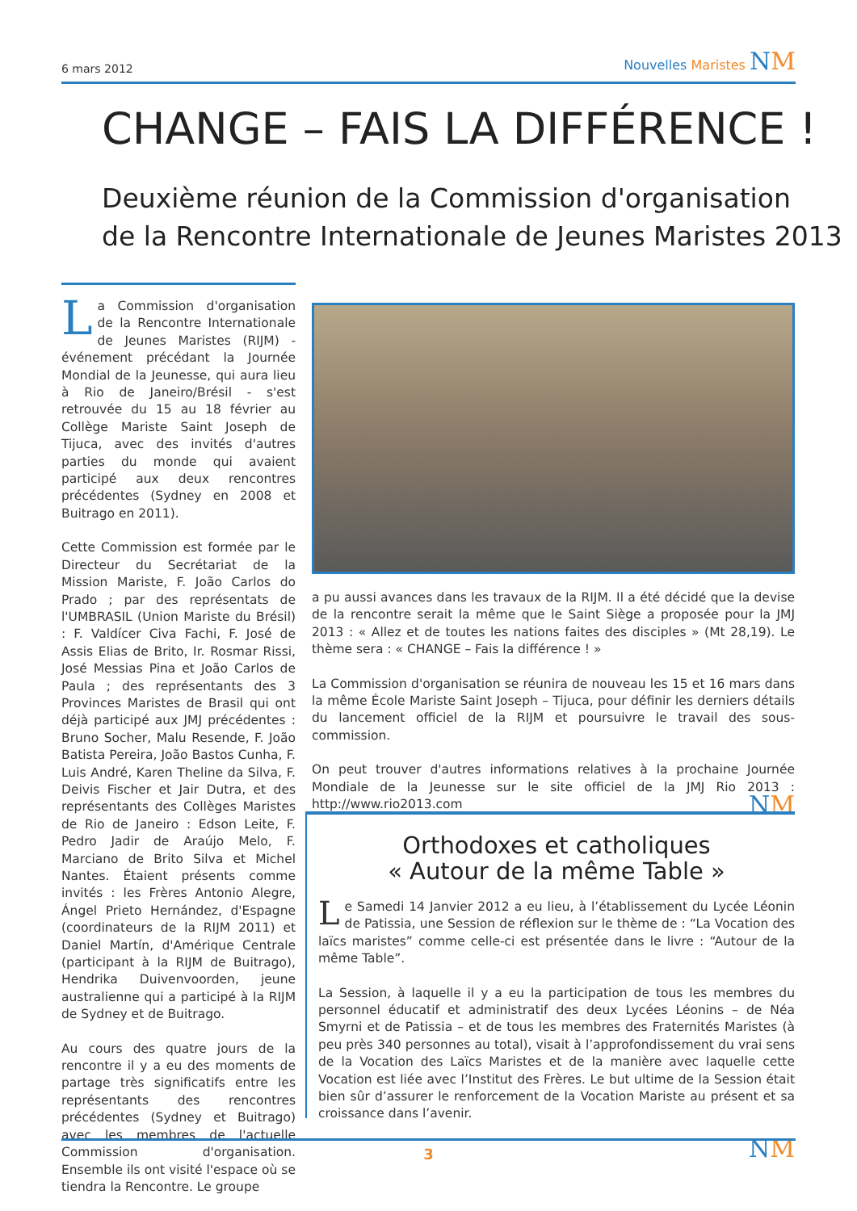6 mars 2012
Nouvelles Maristes NM
CHANGE – FAIS LA DIFFÉRENCE !
Deuxième réunion de la Commission d'organisation
de la Rencontre Internationale de Jeunes Maristes 2013
La Commission d'organisation de la Rencontre Internationale de Jeunes Maristes (RIJM) - événement précédant la Journée Mondial de la Jeunesse, qui aura lieu à Rio de Janeiro/Brésil - s'est retrouvée du 15 au 18 février au Collège Mariste Saint Joseph de Tijuca, avec des invités d'autres parties du monde qui avaient participé aux deux rencontres précédentes (Sydney en 2008 et Buitrago en 2011).
Cette Commission est formée par le Directeur du Secrétariat de la Mission Mariste, F. João Carlos do Prado ; par des représentats de l'UMBRASIL (Union Mariste du Brésil) : F. Valdícer Civa Fachi, F. José de Assis Elias de Brito, Ir. Rosmar Rissi, José Messias Pina et João Carlos de Paula ; des représentants des 3 Provinces Maristes de Brasil qui ont déjà participé aux JMJ précédentes : Bruno Socher, Malu Resende, F. João Batista Pereira, João Bastos Cunha, F. Luis André, Karen Theline da Silva, F. Deivis Fischer et Jair Dutra, et des représentants des Collèges Maristes de Rio de Janeiro : Edson Leite, F. Pedro Jadir de Araújo Melo, F. Marciano de Brito Silva et Michel Nantes. Étaient présents comme invités : les Frères Antonio Alegre, Ángel Prieto Hernández, d'Espagne (coordinateurs de la RIJM 2011) et Daniel Martín, d'Amérique Centrale (participant à la RIJM de Buitrago), Hendrika Duivenvoorden, jeune australienne qui a participé à la RIJM de Sydney et de Buitrago.
Au cours des quatre jours de la rencontre il y a eu des moments de partage très significatifs entre les représentants des rencontres précédentes (Sydney et Buitrago) avec les membres de l'actuelle Commission d'organisation. Ensemble ils ont visité l'espace où se tiendra la Rencontre. Le groupe
a pu aussi avances dans les travaux de la RIJM. Il a été décidé que la devise de la rencontre serait la même que le Saint Siège a proposée pour la JMJ 2013 : « Allez et de toutes les nations faites des disciples » (Mt 28,19). Le thème sera : « CHANGE – Fais la différence ! »
La Commission d'organisation se réunira de nouveau les 15 et 16 mars dans la même École Mariste Saint Joseph – Tijuca, pour définir les derniers détails du lancement officiel de la RIJM et poursuivre le travail des sous-commission.
On peut trouver d'autres informations relatives à la prochaine Journée Mondiale de la Jeunesse sur le site officiel de la JMJ Rio 2013 : http://www.rio2013.com NM
Orthodoxes et catholiques
« Autour de la même Table »
Le Samedi 14 Janvier 2012 a eu lieu, à l’établissement du Lycée Léonin de Patissia, une Session de réflexion sur le thème de : “La Vocation des laïcs maristes” comme celle-ci est présentée dans le livre : “Autour de la même Table”.
La Session, à laquelle il y a eu la participation de tous les membres du personnel éducatif et administratif des deux Lycées Léonins – de Néa Smyrni et de Patissia – et de tous les membres des Fraternités Maristes (à peu près 340 personnes au total), visait à l’approfondissement du vrai sens de la Vocation des Laïcs Maristes et de la manière avec laquelle cette Vocation est liée avec l’Institut des Frères. Le but ultime de la Session était bien sûr d’assurer le renforcement de la Vocation Mariste au présent et sa croissance dans l’avenir.
NM
3